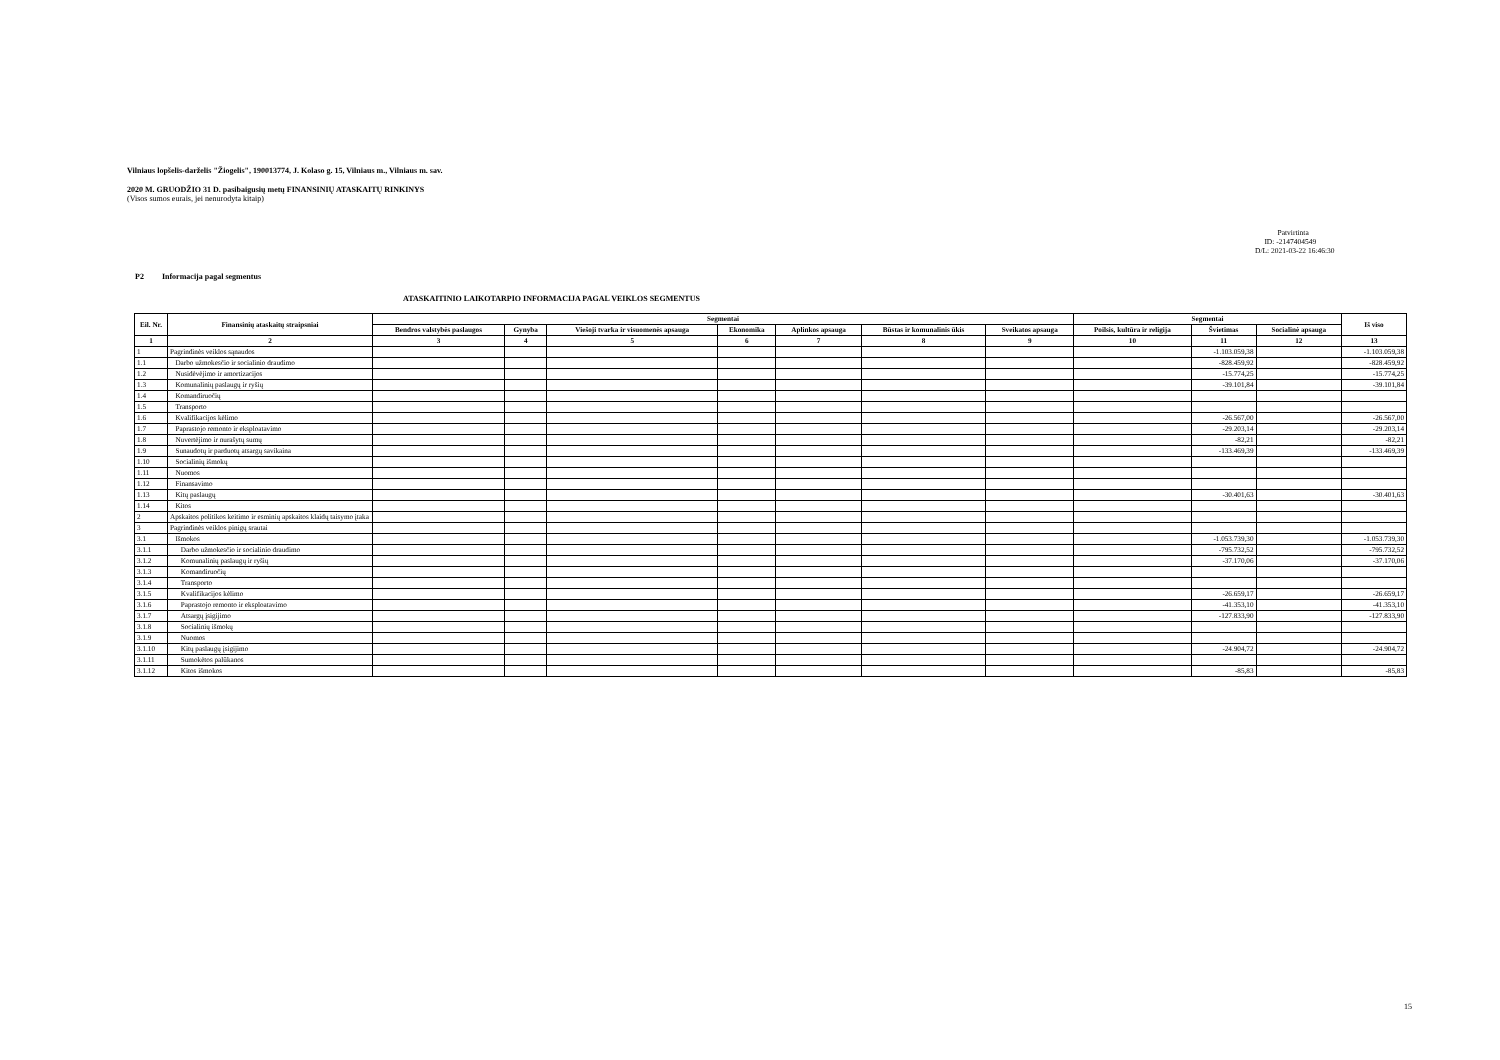Vilniaus lopšelis-darželis "Žiogelis", 190013774, J. Kolaso g. 15, Vilniaus m., Vilniaus m. sav.
2020 M. GRUODŽIO 31 D. pasibaigusių metų FINANSINIŲ ATASKAITŲ RINKINYS
(Visos sumos eurais, jei nenurodyta kitaip)
Patvirtinta
ID: -2147404549
D/L: 2021-03-22 16:46:30
P2 Informacija pagal segmentus
ATASKAITINIO LAIKOTARPIO INFORMACIJA PAGAL VEIKLOS SEGMENTUS
| Eil. Nr. | Finansinių ataskaitų straipsniai | Segmentai | | | | | | | Segmentai | | | Iš viso |
| --- | --- | --- | --- | --- | --- | --- | --- | --- | --- | --- | --- | --- |
| | | Bendros valstybės paslaugos | Gynyba | Viešoji tvarka ir visuomenės apsauga | Ekonomika | Aplinkos apsauga | Būstas ir komunalinis ūkis | Sveikatos apsauga | Poilsis, kultūra ir religija | Švietimas | Socialinė apsauga | |
| 1 | 2 | 3 | 4 | 5 | 6 | 7 | 8 | 9 | 10 | 11 | 12 | 13 |
| 1 | Pagrindinės veiklos sąnaudos | | | | | | | | | -1.103.059,38 | | -1.103.059,38 |
| 1.1 | Darbo užmokesčio ir socialinio draudimo | | | | | | | | | -828.459,92 | | -828.459,92 |
| 1.2 | Nusidėvėjimo ir amortizacijos | | | | | | | | | -15.774,25 | | -15.774,25 |
| 1.3 | Komunalinių paslaugų ir ryšių | | | | | | | | | -39.101,84 | | -39.101,84 |
| 1.4 | Komandiruočių | | | | | | | | | | | |
| 1.5 | Transporto | | | | | | | | | | | |
| 1.6 | Kvalifikacijos kėlimo | | | | | | | | | -26.567,00 | | -26.567,00 |
| 1.7 | Paprastojo remonto ir eksploatavimo | | | | | | | | | -29.203,14 | | -29.203,14 |
| 1.8 | Nuvertėjimo ir nurašytų sumų | | | | | | | | | -82,21 | | -82,21 |
| 1.9 | Sunaudotų ir parduotų atsargų savikaina | | | | | | | | | -133.469,39 | | -133.469,39 |
| 1.10 | Socialinių išmokų | | | | | | | | | | | |
| 1.11 | Nuomos | | | | | | | | | | | |
| 1.12 | Finansavimo | | | | | | | | | | | |
| 1.13 | Kitų paslaugų | | | | | | | | | -30.401,63 | | -30.401,63 |
| 1.14 | Kitos | | | | | | | | | | | |
| 2 | Apskaitos politikos keitimo ir esminių apskaitos klaidų taisymo įtaka | | | | | | | | | | | |
| 3 | Pagrindinės veiklos pinigų srautai | | | | | | | | | | | |
| 3.1 | Išmokos | | | | | | | | | -1.053.739,30 | | -1.053.739,30 |
| 3.1.1 | Darbo užmokesčio ir socialinio draudimo | | | | | | | | | -795.732,52 | | -795.732,52 |
| 3.1.2 | Komunalinių paslaugų ir ryšių | | | | | | | | | -37.170,06 | | -37.170,06 |
| 3.1.3 | Komandiruočių | | | | | | | | | | | |
| 3.1.4 | Transporto | | | | | | | | | | | |
| 3.1.5 | Kvalifikacijos kėlimo | | | | | | | | | -26.659,17 | | -26.659,17 |
| 3.1.6 | Paprastojo remonto ir eksploatavimo | | | | | | | | | -41.353,10 | | -41.353,10 |
| 3.1.7 | Atsargų įsigijimo | | | | | | | | | -127.833,90 | | -127.833,90 |
| 3.1.8 | Socialinių išmokų | | | | | | | | | | | |
| 3.1.9 | Nuomos | | | | | | | | | | | |
| 3.1.10 | Kitų paslaugų įsigijimo | | | | | | | | | -24.904,72 | | -24.904,72 |
| 3.1.11 | Sumokėtos palūkanos | | | | | | | | | | | |
| 3.1.12 | Kitos išmokos | | | | | | | | | -85,83 | | -85,83 |
15